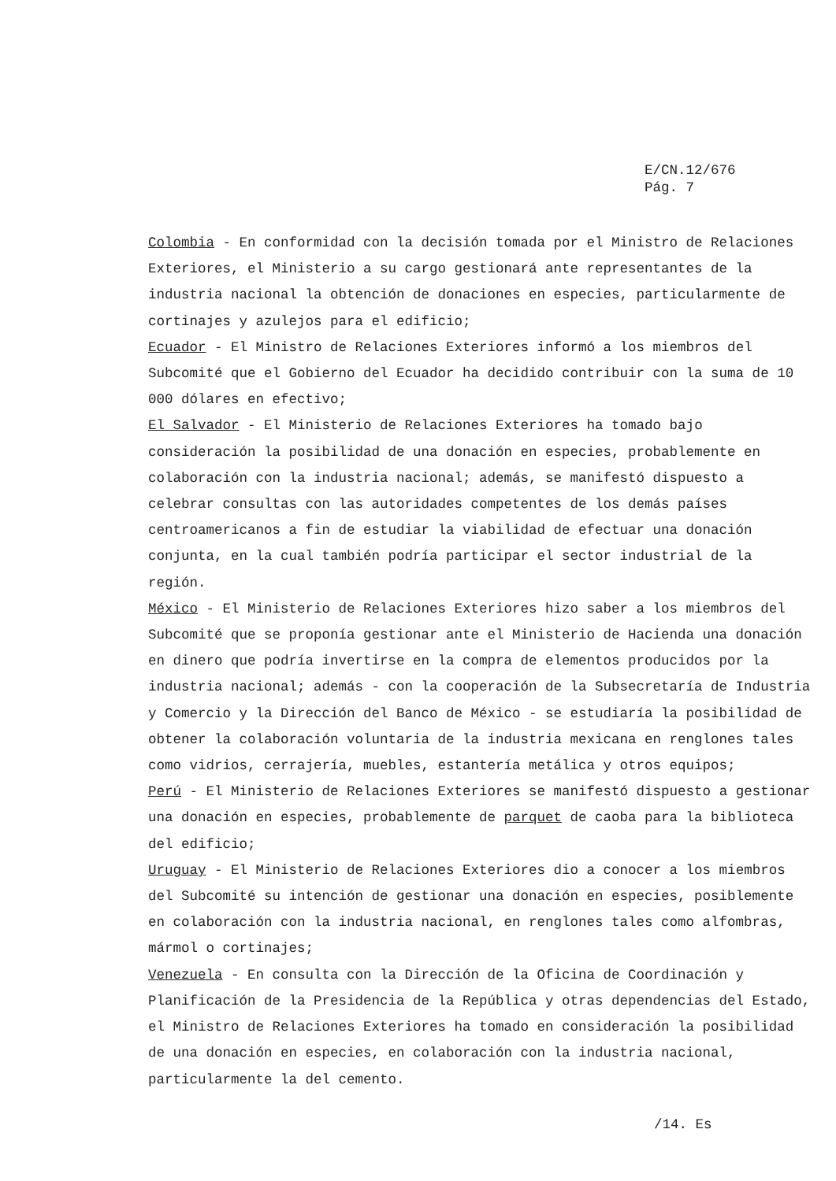E/CN.12/676
Pág. 7
Colombia - En conformidad con la decisión tomada por el Ministro de Relaciones Exteriores, el Ministerio a su cargo gestionará ante representantes de la industria nacional la obtención de donaciones en especies, particularmente de cortinajes y azulejos para el edificio;
Ecuador - El Ministro de Relaciones Exteriores informó a los miembros del Subcomité que el Gobierno del Ecuador ha decidido contribuir con la suma de 10 000 dólares en efectivo;
El Salvador - El Ministerio de Relaciones Exteriores ha tomado bajo consideración la posibilidad de una donación en especies, probablemente en colaboración con la industria nacional; además, se manifestó dispuesto a celebrar consultas con las autoridades competentes de los demás países centroamericanos a fin de estudiar la viabilidad de efectuar una donación conjunta, en la cual también podría participar el sector industrial de la región.
México - El Ministerio de Relaciones Exteriores hizo saber a los miembros del Subcomité que se proponía gestionar ante el Ministerio de Hacienda una donación en dinero que podría invertirse en la compra de elementos producidos por la industria nacional; además - con la cooperación de la Subsecretaría de Industria y Comercio y la Dirección del Banco de México - se estudiaría la posibilidad de obtener la colaboración voluntaria de la industria mexicana en renglones tales como vidrios, cerrajería, muebles, estantería metálica y otros equipos;
Perú - El Ministerio de Relaciones Exteriores se manifestó dispuesto a gestionar una donación en especies, probablemente de parquet de caoba para la biblioteca del edificio;
Uruguay - El Ministerio de Relaciones Exteriores dio a conocer a los miembros del Subcomité su intención de gestionar una donación en especies, posiblemente en colaboración con la industria nacional, en renglones tales como alfombras, mármol o cortinajes;
Venezuela - En consulta con la Dirección de la Oficina de Coordinación y Planificación de la Presidencia de la República y otras dependencias del Estado, el Ministro de Relaciones Exteriores ha tomado en consideración la posibilidad de una donación en especies, en colaboración con la industria nacional, particularmente la del cemento.
/14. Es